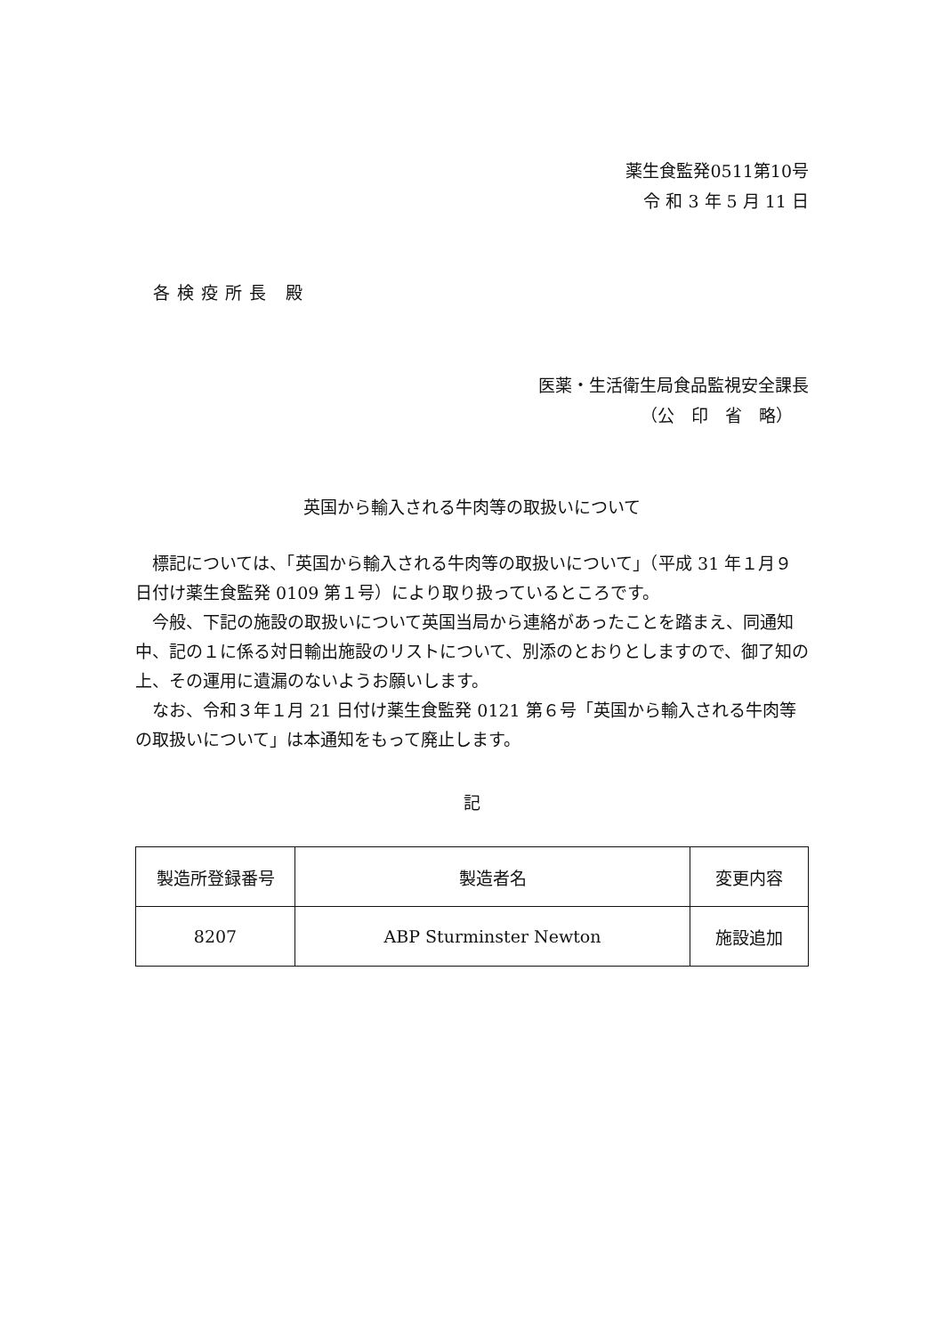薬生食監発0511第10号
令 和 3 年 5 月 11 日
各検疫所長 殿
医薬・生活衛生局食品監視安全課長
（公　印　省　略）
英国から輸入される牛肉等の取扱いについて
標記については、「英国から輸入される牛肉等の取扱いについて」（平成 31 年１月９日付け薬生食監発 0109 第１号）により取り扱っているところです。
今般、下記の施設の取扱いについて英国当局から連絡があったことを踏まえ、同通知中、記の１に係る対日輸出施設のリストについて、別添のとおりとしますので、御了知の上、その運用に遺漏のないようお願いします。
なお、令和３年１月 21 日付け薬生食監発 0121 第６号「英国から輸入される牛肉等の取扱いについて」は本通知をもって廃止します。
記
| 製造所登録番号 | 製造者名 | 変更内容 |
| --- | --- | --- |
| 8207 | ABP Sturminster Newton | 施設追加 |